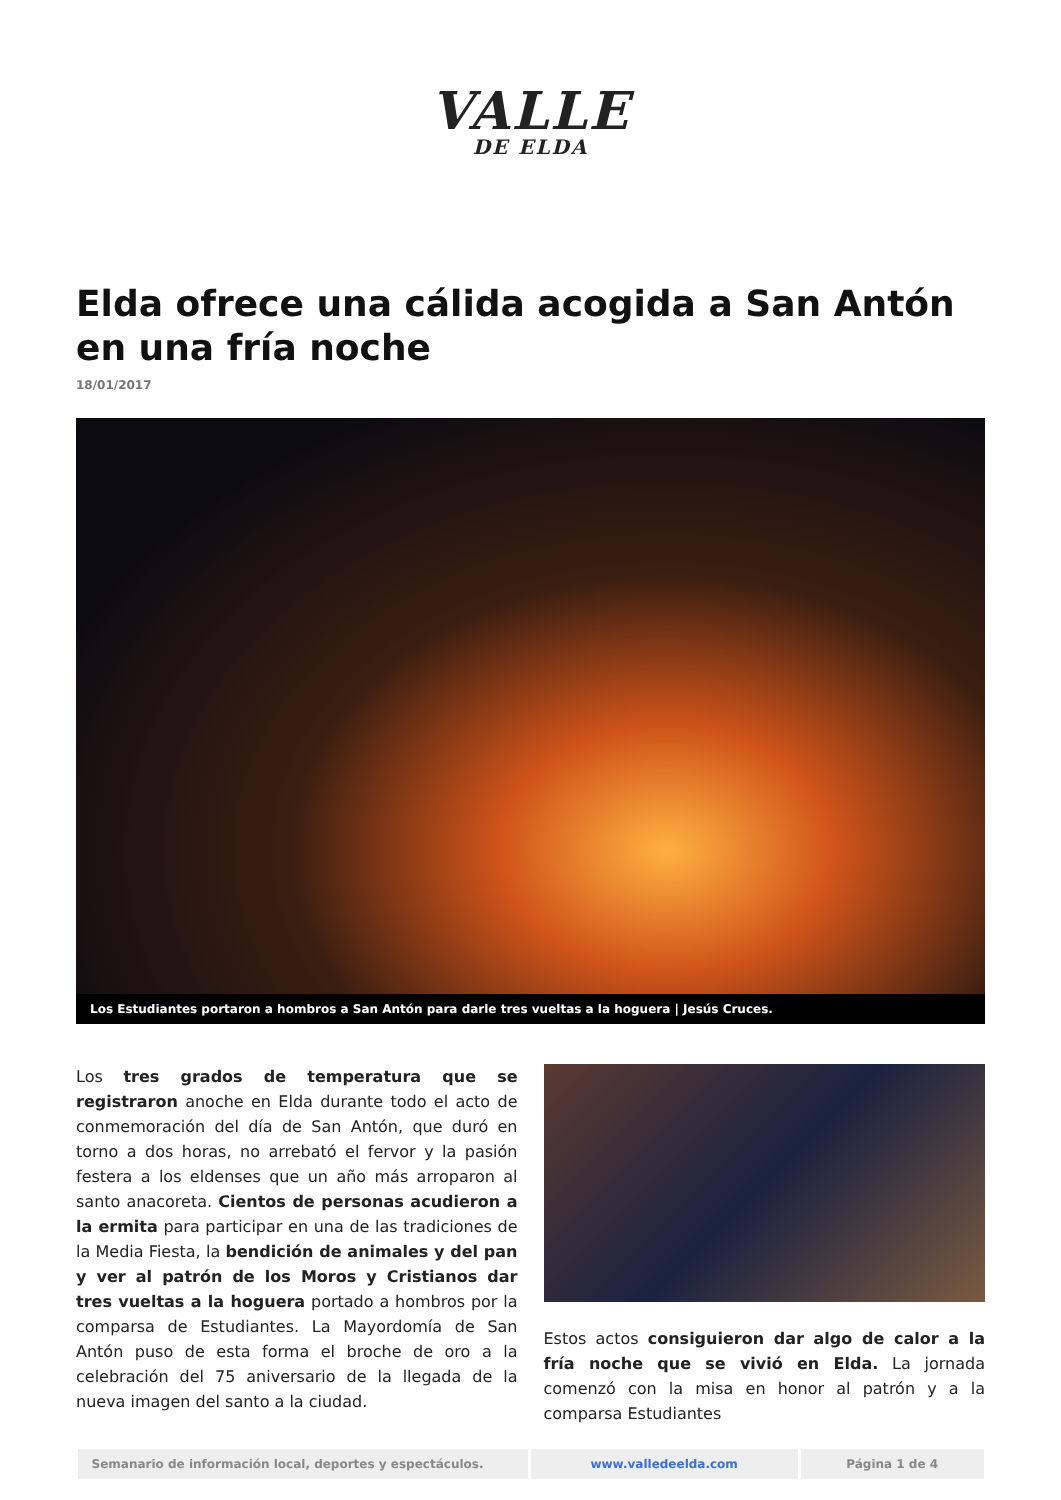VALLE
DE ELDA
Elda ofrece una cálida acogida a San Antón en una fría noche
18/01/2017
Los Estudiantes portaron a hombros a San Antón para darle tres vueltas a la hoguera | Jesús Cruces.
Los tres grados de temperatura que se registraron anoche en Elda durante todo el acto de conmemoración del día de San Antón, que duró en torno a dos horas, no arrebató el fervor y la pasión festera a los eldenses que un año más arroparon al santo anacoreta. Cientos de personas acudieron a la ermita para participar en una de las tradiciones de la Media Fiesta, la bendición de animales y del pan y ver al patrón de los Moros y Cristianos dar tres vueltas a la hoguera portado a hombros por la comparsa de Estudiantes. La Mayordomía de San Antón puso de esta forma el broche de oro a la celebración del 75 aniversario de la llegada de la nueva imagen del santo a la ciudad.
Estos actos consiguieron dar algo de calor a la fría noche que se vivió en Elda. La jornada comenzó con la misa en honor al patrón y a la comparsa Estudiantes
| Semanario de información local, deportes y espectáculos. | www.valledeelda.com | Página 1 de 4 |